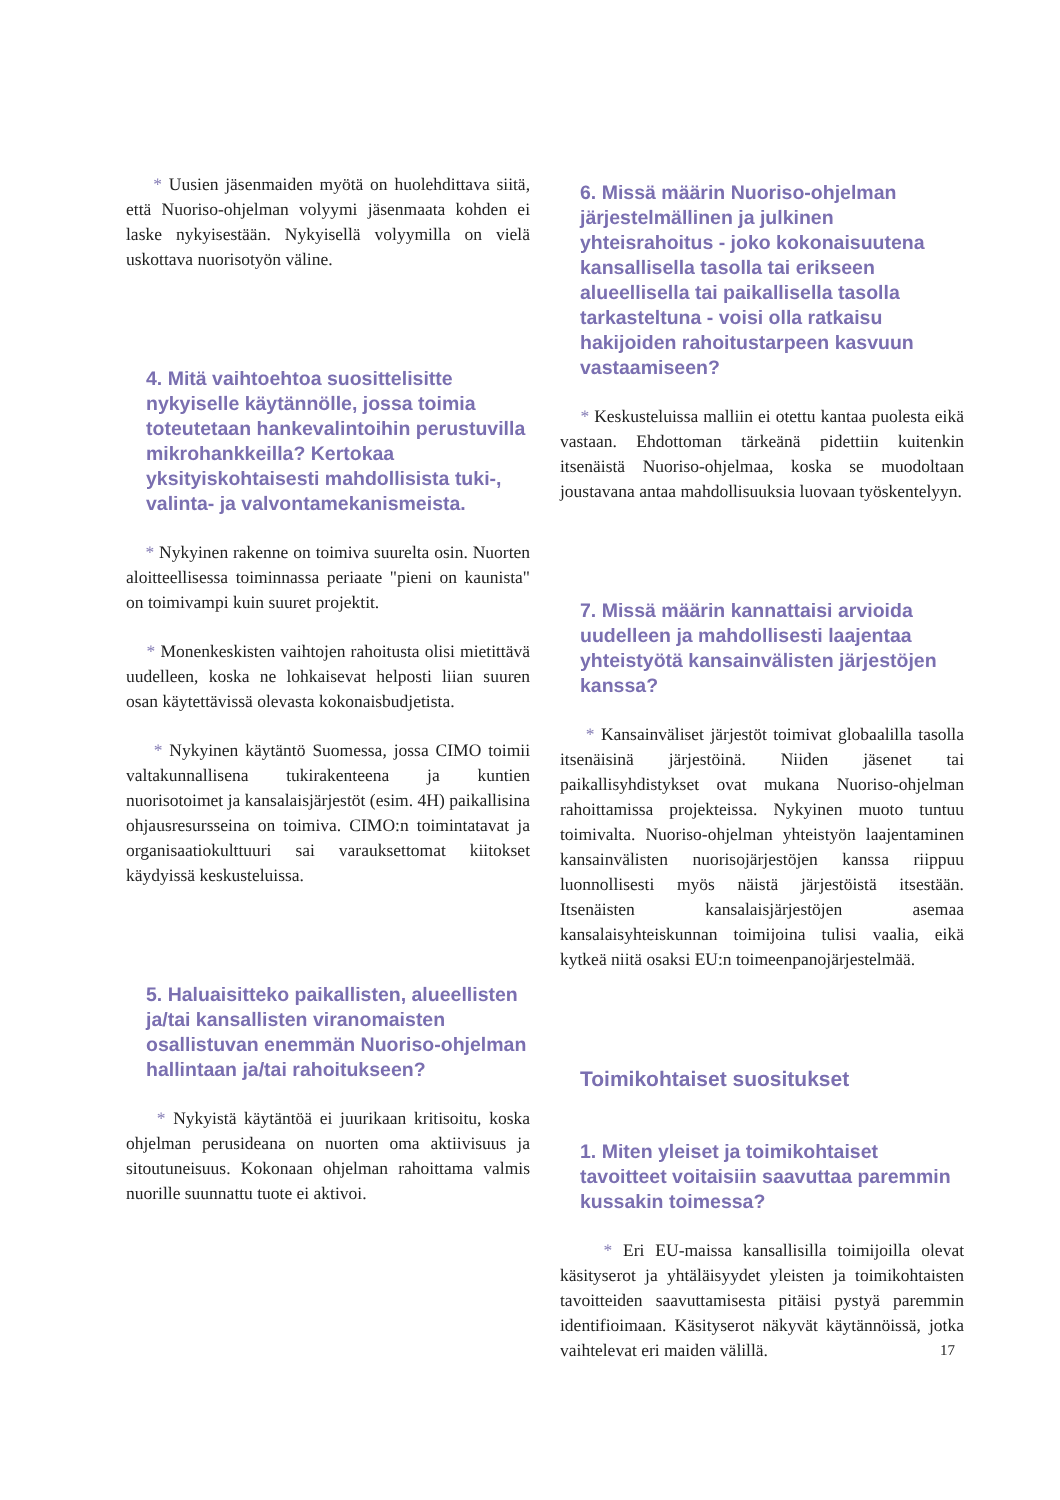* Uusien jäsenmaiden myötä on huolehdittava siitä, että Nuoriso-ohjelman volyymi jäsenmaata kohden ei laske nykyisestään. Nykyisellä volyymilla on vielä uskottava nuorisotyön väline.
4. Mitä vaihtoehtoa suosittelisitte nykyiselle käytännölle, jossa toimia toteutetaan hankevalintoihin perustuvilla mikrohankkeilla? Kertokaa yksityiskohtaisesti mahdollisista tuki-, valinta- ja valvontamekanismeista.
* Nykyinen rakenne on toimiva suurelta osin. Nuorten aloitteellisessa toiminnassa periaate "pieni on kaunista" on toimivampi kuin suuret projektit.
* Monenkeskisten vaihtojen rahoitusta olisi mietittävä uudelleen, koska ne lohkaisevat helposti liian suuren osan käytettävissä olevasta kokonaisbudjetista.
* Nykyinen käytäntö Suomessa, jossa CIMO toimii valtakunnallisena tukirakenteena ja kuntien nuorisotoimet ja kansalaisjärjestöt (esim. 4H) paikallisina ohjausresursseina on toimiva. CIMO:n toimintatavat ja organisaatiokulttuuri sai varauksettomat kiitokset käydyissä keskusteluissa.
5. Haluaisitteko paikallisten, alueellisten ja/tai kansallisten viranomaisten osallistuvan enemmän Nuoriso-ohjelman hallintaan ja/tai rahoitukseen?
* Nykyistä käytäntöä ei juurikaan kritisoitu, koska ohjelman perusideana on nuorten oma aktiivisuus ja sitoutuneisuus. Kokonaan ohjelman rahoittama valmis nuorille suunnattu tuote ei aktivoi.
6. Missä määrin Nuoriso-ohjelman järjestelmällinen ja julkinen yhteisrahoitus - joko kokonaisuutena kansallisella tasolla tai erikseen alueellisella tai paikallisella tasolla tarkasteltuna - voisi olla ratkaisu hakijoiden rahoitustarpeen kasvuun vastaamiseen?
* Keskusteluissa malliin ei otettu kantaa puolesta eikä vastaan. Ehdottoman tärkeänä pidettiin kuitenkin itsenäistä Nuoriso-ohjelmaa, koska se muodoltaan joustavana antaa mahdollisuuksia luovaan työskentelyyn.
7. Missä määrin kannattaisi arvioida uudelleen ja mahdollisesti laajentaa yhteistyötä kansainvälisten järjestöjen kanssa?
* Kansainväliset järjestöt toimivat globaalilla tasolla itsenäisinä järjestöinä. Niiden jäsenet tai paikallisyhdistykset ovat mukana Nuoriso-ohjelman rahoittamissa projekteissa. Nykyinen muoto tuntuu toimivalta. Nuoriso-ohjelman yhteistyön laajentaminen kansainvälisten nuorisojärjestöjen kanssa riippuu luonnollisesti myös näistä järjestöistä itsestään. Itsenäisten kansalaisjärjestöjen asemaa kansalaisyhteiskunnan toimijoina tulisi vaalia, eikä kytkeä niitä osaksi EU:n toimeenpanojärjestelmää.
Toimikohtaiset suositukset
1. Miten yleiset ja toimikohtaiset tavoitteet voitaisiin saavuttaa paremmin kussakin toimessa?
* Eri EU-maissa kansallisilla toimijoilla olevat käsityserot ja yhtäläisyydet yleisten ja toimikohtaisten tavoitteiden saavuttamisesta pitäisi pystyä paremmin identifioimaan. Käsityserot näkyvät käytännöissä, jotka vaihtelevat eri maiden välillä.
17